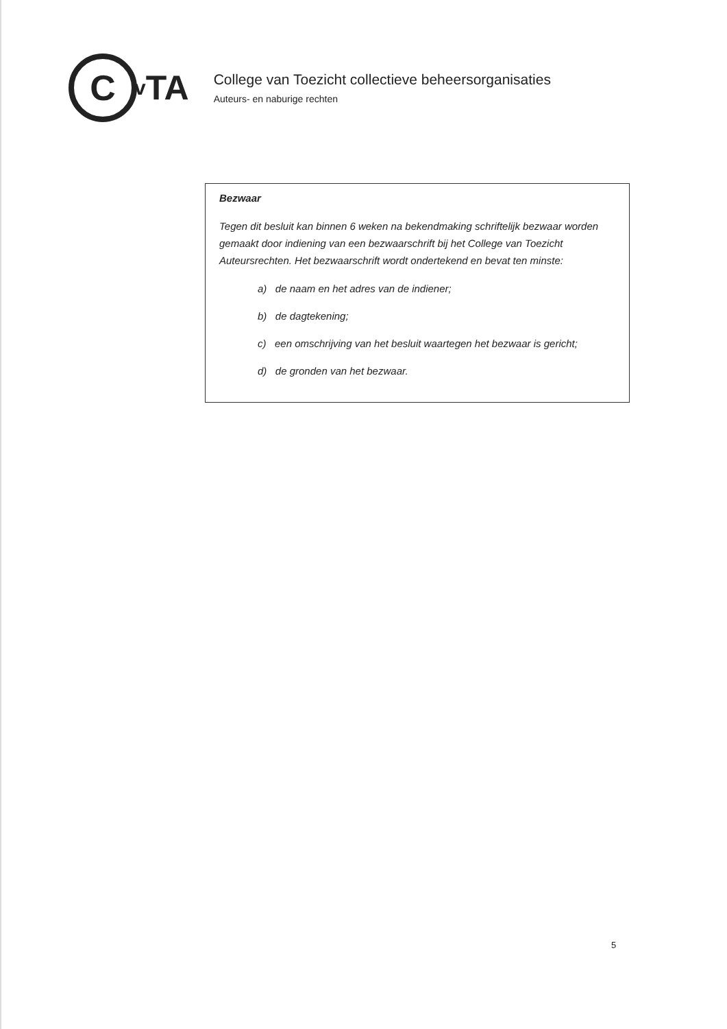C
v TA
College van Toezicht collectieve beheersorganisaties
Auteurs- en naburige rechten
Bezwaar
Tegen dit besluit kan binnen 6 weken na bekendmaking schriftelijk bezwaar worden gemaakt door indiening van een bezwaarschrift bij het College van Toezicht Auteursrechten. Het bezwaarschrift wordt ondertekend en bevat ten minste:
a) de naam en het adres van de indiener;
b) de dagtekening;
c) een omschrijving van het besluit waartegen het bezwaar is gericht;
d) de gronden van het bezwaar.
5